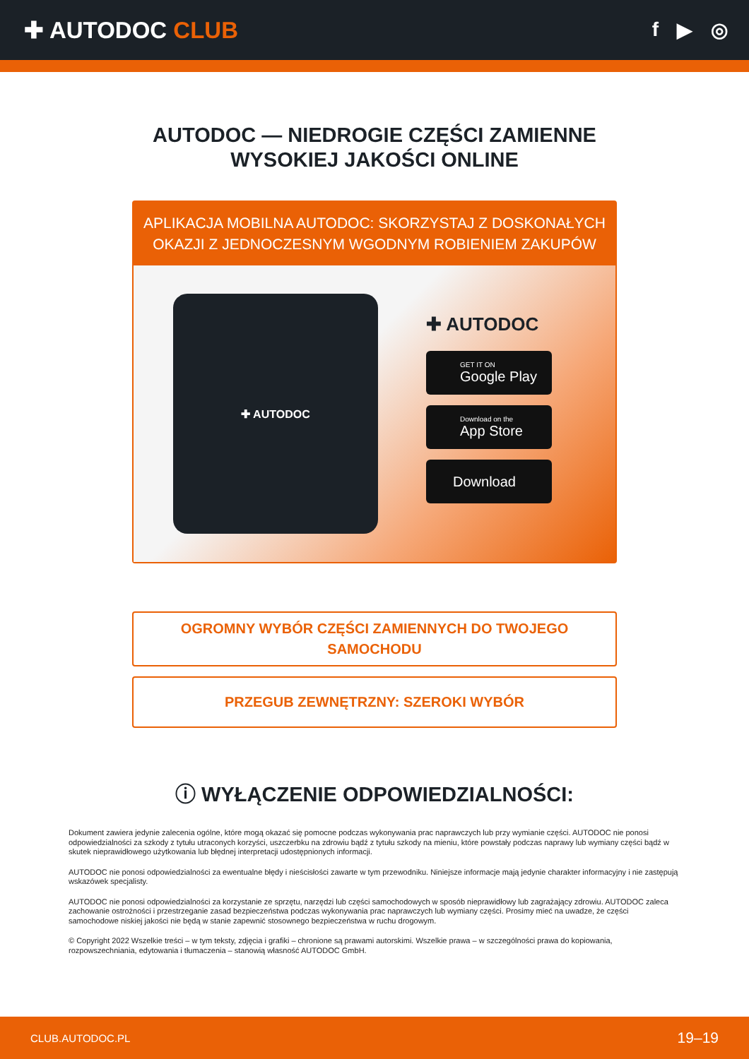✚ AUTODOC CLUB
f ▶ ◎
AUTODOC — NIEDROGIE CZĘŚCI ZAMIENNE
WYSOKIEJ JAKOŚCI ONLINE
APLIKACJA MOBILNA AUTODOC: SKORZYSTAJ Z DOSKONAŁYCH OKAZJI Z JEDNOCZESNYM WGODNYM ROBIENIEM ZAKUPÓW
✚ AUTODOC
✚ AUTODOC
GET IT ON
Google Play
Download on the
App Store
Download
OGROMNY WYBÓR CZĘŚCI ZAMIENNYCH DO TWOJEGO SAMOCHODU
PRZEGUB ZEWNĘTRZNY: SZEROKI WYBÓR
ⓘ WYŁĄCZENIE ODPOWIEDZIALNOŚCI:
Dokument zawiera jedynie zalecenia ogólne, które mogą okazać się pomocne podczas wykonywania prac naprawczych lub przy wymianie części. AUTODOC nie ponosi odpowiedzialności za szkody z tytułu utraconych korzyści, uszczerbku na zdrowiu bądź z tytułu szkody na mieniu, które powstały podczas naprawy lub wymiany części bądź w skutek nieprawidłowego użytkowania lub błędnej interpretacji udostępnionych informacji.
AUTODOC nie ponosi odpowiedzialności za ewentualne błędy i nieścisłości zawarte w tym przewodniku. Niniejsze informacje mają jedynie charakter informacyjny i nie zastępują wskazówek specjalisty.
AUTODOC nie ponosi odpowiedzialności za korzystanie ze sprzętu, narzędzi lub części samochodowych w sposób nieprawidłowy lub zagrażający zdrowiu. AUTODOC zaleca zachowanie ostrożności i przestrzeganie zasad bezpieczeństwa podczas wykonywania prac naprawczych lub wymiany części. Prosimy mieć na uwadze, że części samochodowe niskiej jakości nie będą w stanie zapewnić stosownego bezpieczeństwa w ruchu drogowym.
© Copyright 2022 Wszelkie treści – w tym teksty, zdjęcia i grafiki – chronione są prawami autorskimi. Wszelkie prawa – w szczególności prawa do kopiowania, rozpowszechniania, edytowania i tłumaczenia – stanowią własność AUTODOC GmbH.
CLUB.AUTODOC.PL 19–19